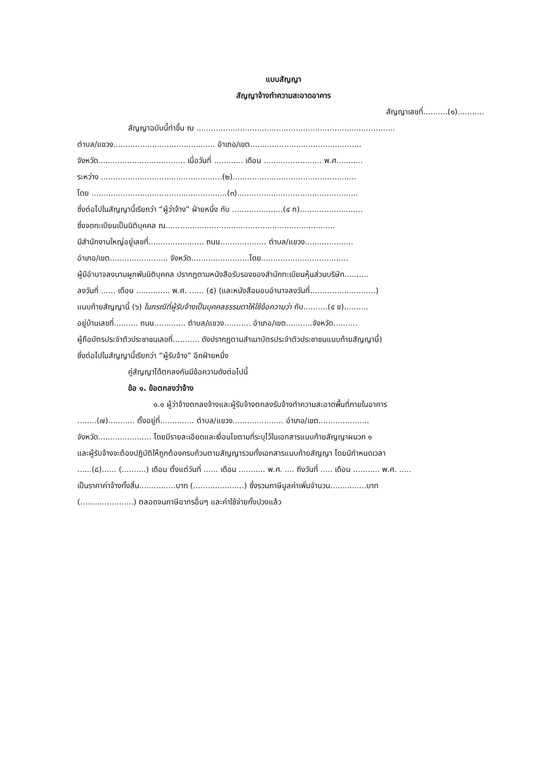แบบสัญญา
สัญญาจ้างทำความสะอาดอาคาร
สัญญาเลขที่..........(๑)...........
สัญญาฉบับนี้ทำขึ้น ณ ..................................................................................
ตำบล/แขวง.......................................... อำเภอ/เขต..............................................
จังหวัด.................................... เมื่อวันที่ ............ เดือน ........................ พ.ศ...........
ระหว่าง ..................................................(๒)...................................................
โดย ........................................................(๓)..................................................
ซึ่งต่อไปในสัญญานี้เรียกว่า “ผู้ว่าจ้าง” ฝ่ายหนึ่ง กับ .....................(๔ ก)..........................
ซึ่งจดทะเบียนเป็นนิติบุคคล ณ......................................................................
มีสำนักงานใหญ่อยู่เลขที่....................... ถนน................... ตำบล/แขวง....................
อำเภอ/เขต........................ จังหวัด........................โดย....................................
ผู้มีอำนาจลงนามผูกพันนิติบุคคล ปรากฏตามหนังสือรับรองของสำนักทะเบียนหุ้นส่วนบริษัท..........
ลงวันที่ ...... เดือน .............. พ.ศ. ...... (๕) (และหนังสือมอบอำนาจลงวันที่...........................)
แนบท้ายสัญญานี้ (๖) ในกรณีที่ผู้รับจ้างเป็นบุคคลธรรมดาให้ใช้ข้อความว่า กับ..........(๔ ข)..........
อยู่บ้านเลขที่.......... ถนน............. ตำบล/แขวง........... อำเภอ/เขต...........จังหวัด..........
ผู้ถือบัตรประจำตัวประชาชนเลขที่........... ดังปรากฏตามสำเนาบัตรประจำตัวประชาชนแนบท้ายสัญญานี้)
ซึ่งต่อไปในสัญญานี้เรียกว่า “ผู้รับจ้าง” อีกฝ่ายหนึ่ง
คู่สัญญาได้ตกลงกันมีข้อความดังต่อไปนี้
ข้อ ๑. ข้อตกลงว่าจ้าง
๑.๑ ผู้ว่าจ้างตกลงจ้างและผู้รับจ้างตกลงรับจ้างทำความสะอาดพื้นที่ภายในอาคาร
........(๗)........... ตั้งอยู่ที่.............. ตำบล/แขวง..................... อำเภอ/เขต.....................
จังหวัด...................... โดยมีรายละเอียดและเงื่อนไขตามที่ระบุไว้ในเอกสารแนบท้ายสัญญาผนวก ๑
และผู้รับจ้างจะต้องปฏิบัติให้ถูกต้องครบถ้วนตามสัญญารวมทั้งเอกสารแนบท้ายสัญญา โดยมีกำหนดเวลา
......(๘)...... (..........) เดือน ตั้งแต่วันที่ ...... เดือน ........... พ.ศ. .... ถึงวันที่ ..... เดือน ........... พ.ศ. .....
เป็นราคาค่าจ้างทั้งสิ้น...............บาท (.....................) ซึ่งรวมภาษีมูลค่าเพิ่มจำนวน...............บาท
(......................) ตลอดจนภาษีอากรอื่นๆ และค่าใช้จ่ายทั้งปวงแล้ว